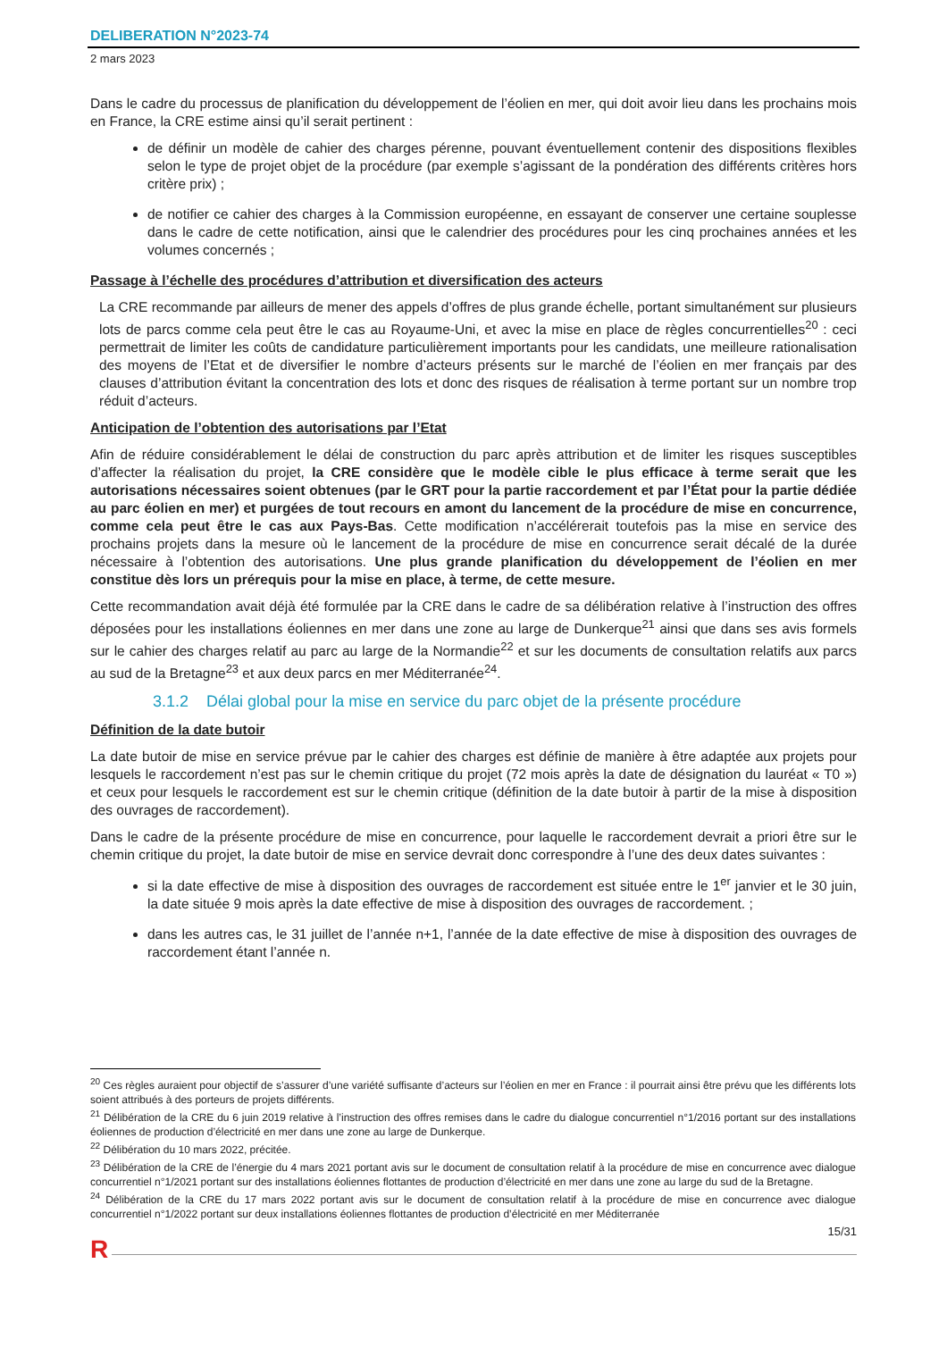DELIBERATION N°2023-74
2 mars 2023
Dans le cadre du processus de planification du développement de l’éolien en mer, qui doit avoir lieu dans les prochains mois en France, la CRE estime ainsi qu’il serait pertinent :
de définir un modèle de cahier des charges pérenne, pouvant éventuellement contenir des dispositions flexibles selon le type de projet objet de la procédure (par exemple s’agissant de la pondération des différents critères hors critère prix) ;
de notifier ce cahier des charges à la Commission européenne, en essayant de conserver une certaine souplesse dans le cadre de cette notification, ainsi que le calendrier des procédures pour les cinq prochaines années et les volumes concernés ;
Passage à l’échelle des procédures d’attribution et diversification des acteurs
La CRE recommande par ailleurs de mener des appels d’offres de plus grande échelle, portant simultanément sur plusieurs lots de parcs comme cela peut être le cas au Royaume-Uni, et avec la mise en place de règles concurrentielles<sup>20</sup> : ceci permettrait de limiter les coûts de candidature particulièrement importants pour les candidats, une meilleure rationalisation des moyens de l’Etat et de diversifier le nombre d’acteurs présents sur le marché de l’éolien en mer français par des clauses d’attribution évitant la concentration des lots et donc des risques de réalisation à terme portant sur un nombre trop réduit d’acteurs.
Anticipation de l’obtention des autorisations par l’Etat
Afin de réduire considérablement le délai de construction du parc après attribution et de limiter les risques susceptibles d’affecter la réalisation du projet, la CRE considère que le modèle cible le plus efficace à terme serait que les autorisations nécessaires soient obtenues (par le GRT pour la partie raccordement et par l’État pour la partie dédiée au parc éolien en mer) et purgées de tout recours en amont du lancement de la procédure de mise en concurrence, comme cela peut être le cas aux Pays-Bas. Cette modification n’accélérerait toutefois pas la mise en service des prochains projets dans la mesure où le lancement de la procédure de mise en concurrence serait décalé de la durée nécessaire à l’obtention des autorisations. Une plus grande planification du développement de l’éolien en mer constitue dès lors un prérequis pour la mise en place, à terme, de cette mesure.
Cette recommandation avait déjà été formulée par la CRE dans le cadre de sa délibération relative à l’instruction des offres déposées pour les installations éoliennes en mer dans une zone au large de Dunkerque<sup>21</sup> ainsi que dans ses avis formels sur le cahier des charges relatif au parc au large de la Normandie<sup>22</sup> et sur les documents de consultation relatifs aux parcs au sud de la Bretagne<sup>23</sup> et aux deux parcs en mer Méditerranée<sup>24</sup>.
3.1.2 Délai global pour la mise en service du parc objet de la présente procédure
Définition de la date butoir
La date butoir de mise en service prévue par le cahier des charges est définie de manière à être adaptée aux projets pour lesquels le raccordement n’est pas sur le chemin critique du projet (72 mois après la date de désignation du lauréat « T0 ») et ceux pour lesquels le raccordement est sur le chemin critique (définition de la date butoir à partir de la mise à disposition des ouvrages de raccordement).
Dans le cadre de la présente procédure de mise en concurrence, pour laquelle le raccordement devrait a priori être sur le chemin critique du projet, la date butoir de mise en service devrait donc correspondre à l’une des deux dates suivantes :
si la date effective de mise à disposition des ouvrages de raccordement est située entre le 1<sup>er</sup> janvier et le 30 juin, la date située 9 mois après la date effective de mise à disposition des ouvrages de raccordement. ;
dans les autres cas, le 31 juillet de l’année n+1, l’année de la date effective de mise à disposition des ouvrages de raccordement étant l’année n.
<sup>20</sup> Ces règles auraient pour objectif de s’assurer d’une variété suffisante d’acteurs sur l’éolien en mer en France : il pourrait ainsi être prévu que les différents lots soient attribués à des porteurs de projets différents.
<sup>21</sup> Délibération de la CRE du 6 juin 2019 relative à l’instruction des offres remises dans le cadre du dialogue concurrentiel n°1/2016 portant sur des installations éoliennes de production d’électricité en mer dans une zone au large de Dunkerque.
<sup>22</sup> Délibération du 10 mars 2022, précitée.
<sup>23</sup> Délibération de la CRE de l’énergie du 4 mars 2021 portant avis sur le document de consultation relatif à la procédure de mise en concurrence avec dialogue concurrentiel n°1/2021 portant sur des installations éoliennes flottantes de production d’électricité en mer dans une zone au large du sud de la Bretagne.
<sup>24</sup> Délibération de la CRE du 17 mars 2022 portant avis sur le document de consultation relatif à la procédure de mise en concurrence avec dialogue concurrentiel n°1/2022 portant sur deux installations éoliennes flottantes de production d’électricité en mer Méditerranée
15/31
R